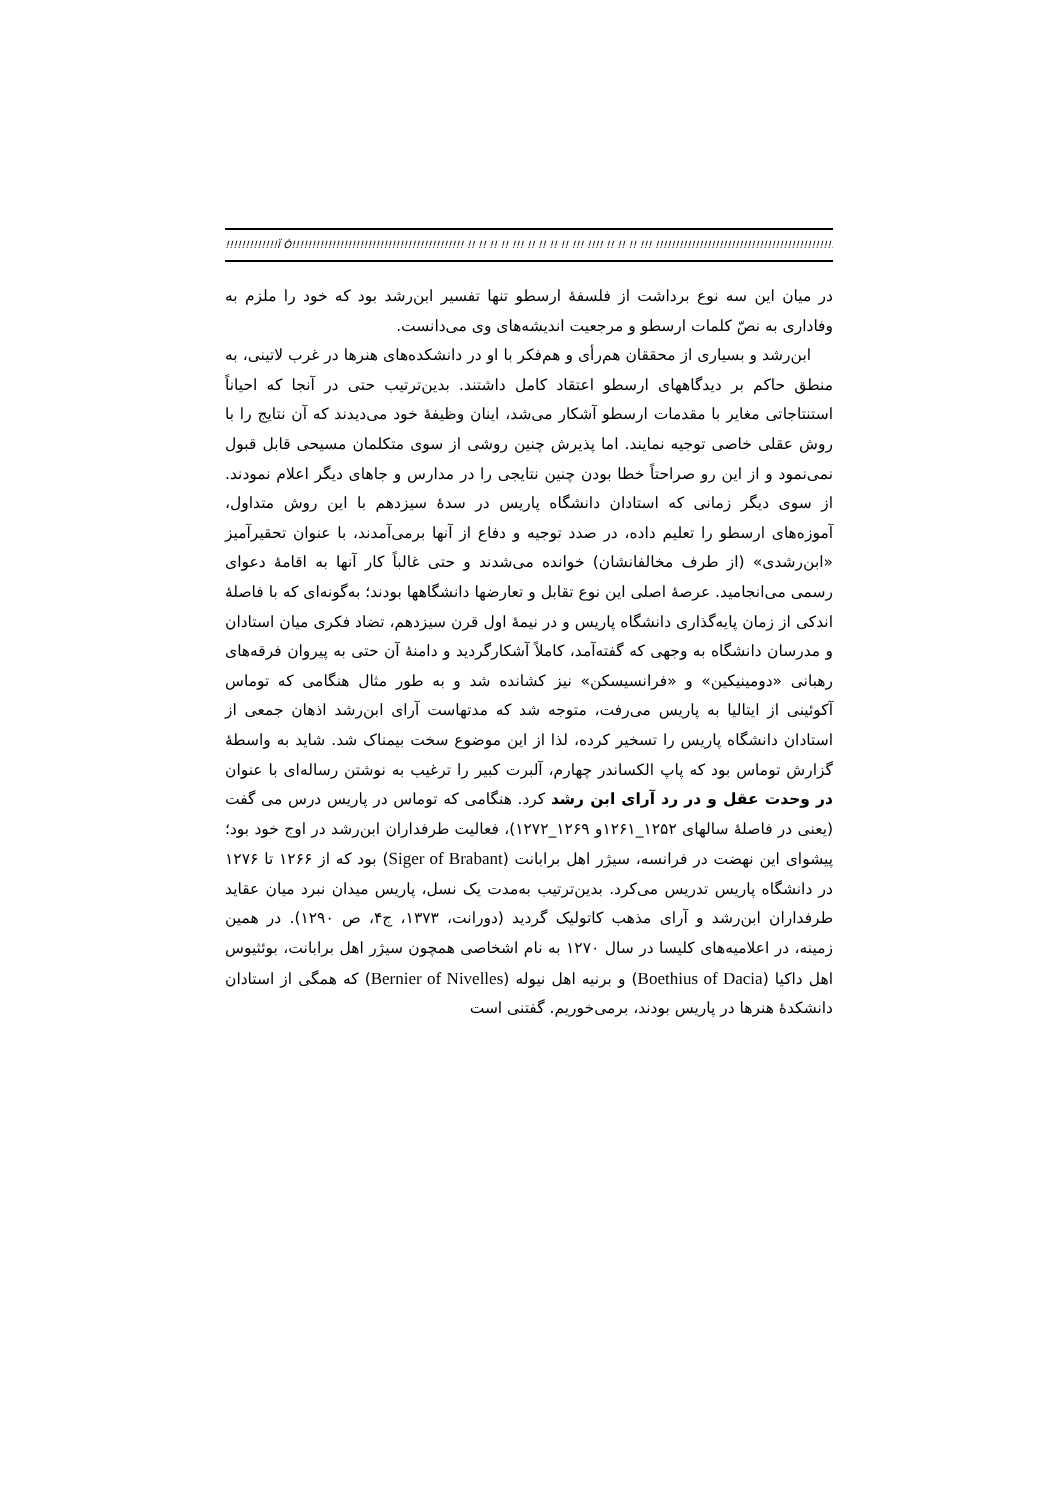!!!!!!!!!!!!!Ï Ò!!!!!!!!!!!!!!!!!!!!!!!!!!!!!!!!!!!!!!!!!!! !! !! !! !! !!! !! !! !! !! !!! !!!! !! !! !! !!! !!!!!!!!!!!!!!!!!!!!!!!!!!!!!!!!!!!!!!!!!!!!!!!
در میان این سه نوع برداشت از فلسفهٔ ارسطو تنها تفسیر ابن‌رشد بود که خود را ملزم به وفاداری به نصّ کلمات ارسطو و مرجعیت اندیشه‌های وی می‌دانست.
ابن‌رشد و بسیاری از محققان هم‌رأی و هم‌فکر با او در دانشکده‌های هنرها در غرب لاتینی، به منطق حاکم بر دیدگاههای ارسطو اعتقاد کامل داشتند. بدین‌ترتیب حتی در آنجا که احیاناً استنتاجاتی مغایر با مقدمات ارسطو آشکار می‌شد، اینان وظیفهٔ خود می‌دیدند که آن نتایج را با روش عقلی خاصی توجیه نمایند. اما پذیرش چنین روشی از سوی متکلمان مسیحی قابل قبول نمی‌نمود و از این رو صراحتاً خطا بودن چنین نتایجی را در مدارس و جاهای دیگر اعلام نمودند. از سوی دیگر زمانی که استادان دانشگاه پاریس در سدهٔ سیزدهم با این روش متداول، آموزه‌های ارسطو را تعلیم داده، در صدد توجیه و دفاع از آنها برمی‌آمدند، با عنوان تحقیرآمیز «ابن‌رشدی» (از طرف مخالفانشان) خوانده می‌شدند و حتی غالباً کار آنها به اقامهٔ دعوای رسمی می‌انجامید. عرصهٔ اصلی این نوع تقابل و تعارضها دانشگاهها بودند؛ به‌گونه‌ای که با فاصلهٔ اندکی از زمان پایه‌گذاری دانشگاه پاریس و در نیمهٔ اول قرن سیزدهم، تضاد فکری میان استادان و مدرسان دانشگاه به وجهی که گفته‌آمد، کاملاً آشکارگردید و دامنهٔ آن حتی به پیروان فرقه‌های رهبانی «دومینیکین» و «فرانسیسکن» نیز کشانده شد و به طور مثال هنگامی که توماس آکوئینی از ایتالیا به پاریس می‌رفت، متوجه شد که مدتهاست آرای ابن‌رشد اذهان جمعی از استادان دانشگاه پاریس را تسخیر کرده، لذا از این موضوع سخت بیمناک شد. شاید به واسطهٔ گزارش توماس بود که پاپ الکساندر چهارم، آلبرت کبیر را ترغیب به نوشتن رساله‌ای با عنوان در وحدت عقل و در رد آرای ابن رشد کرد. هنگامی که توماس در پاریس درس می گفت (یعنی در فاصلهٔ سالهای ۱۲۵۲_۱۲۶۱و ۱۲۶۹_۱۲۷۲)، فعالیت طرفداران ابن‌رشد در اوج خود بود؛ پیشوای این نهضت در فرانسه، سیژر اهل برابانت (Siger of Brabant) بود که از ۱۲۶۶ تا ۱۲۷۶ در دانشگاه پاریس تدریس می‌کرد. بدین‌ترتیب به‌مدت یک نسل، پاریس میدان نبرد میان عقاید طرفداران ابن‌رشد و آرای مذهب کاتولیک گردید (دورانت، ۱۳۷۳، ج۴، ص ۱۲۹۰). در همین زمینه، در اعلامیه‌های کلیسا در سال ۱۲۷۰ به نام اشخاصی همچون سیژر اهل برابانت، بوئثیوس اهل داکیا (Boethius of Dacia) و برنیه اهل نیوله (Bernier of Nivelles) که همگی از استادان دانشکدهٔ هنرها در پاریس بودند، برمی‌خوریم. گفتنی است